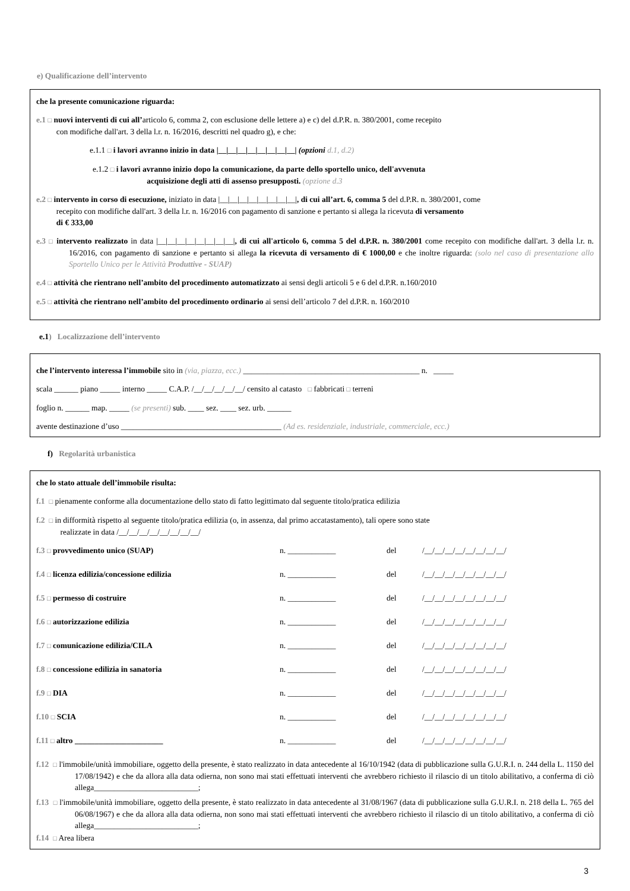e) Qualificazione dell’intervento
che la presente comunicazione riguarda:
e.1 □ nuovi interventi di cui all’articolo 6, comma 2, con esclusione delle lettere a) e c) del d.P.R. n. 380/2001, come recepito
con modifiche dall'art. 3 della l.r. n. 16/2016, descritti nel quadro g), e che:
e.1.1 □ i lavori avranno inizio in data |__|__|__|__|__|__|__|__| (opzioni d.1, d.2)
e.1.2 □ i lavori avranno inizio dopo la comunicazione, da parte dello sportello unico, dell'avvenuta
acquisizione degli atti di assenso presupposti. (opzione d.3
e.2 □ intervento in corso di esecuzione, iniziato in data |__|__|__|__|__|__|__|__|, di cui all’art. 6, comma 5 del d.P.R. n. 380/2001, come
recepito con modifiche dall'art. 3 della l.r. n. 16/2016 con pagamento di sanzione e pertanto si allega la ricevuta di versamento
di € 333,00
e.3 □ intervento realizzato in data |__|__|__|__|__|__|__|__|, di cui all'articolo 6, comma 5 del d.P.R. n. 380/2001 come recepito con modifiche dall'art. 3 della l.r. n. 16/2016, con pagamento di sanzione e pertanto si allega la ricevuta di versamento di € 1000,00 e che inoltre riguarda: (solo nel caso di presentazione allo Sportello Unico per le Attività Produttive - SUAP)
e.4 □ attività che rientrano nell’ambito del procedimento automatizzato ai sensi degli articoli 5 e 6 del d.P.R. n.160/2010
e.5 □ attività che rientrano nell’ambito del procedimento ordinario ai sensi dell’articolo 7 del d.P.R. n. 160/2010
e.1) Localizzazione dell’intervento
che l’intervento interessa l’immobile sito in (via, piazza, ecc.) ____________________________________________ n. _____
scala ______ piano _____ interno _____ C.A.P. /__/__/__/__/__/ censito al catasto □ fabbricati □ terreni
foglio n. ______ map. _____ (se presenti) sub. ____ sez. ____ sez. urb. ______
avente destinazione d’uso ________________________________________ (Ad es. residenziale, industriale, commerciale, ecc.)
f) Regolarità urbanistica
che lo stato attuale dell’immobile risulta:
f.1 □ pienamente conforme alla documentazione dello stato di fatto legittimato dal seguente titolo/pratica edilizia
f.2 □ in difformità rispetto al seguente titolo/pratica edilizia (o, in assenza, dal primo accatastamento), tali opere sono state
realizzate in data /__/__/__/__/__/__/__/__/
f.3 □ provvedimento unico (SUAP) n. ____________ del /__/__/__/__/__/__/__/__/
f.4 □ licenza edilizia/concessione edilizia n. ____________ del /__/__/__/__/__/__/__/__/
f.5 □ permesso di costruire n. ____________ del /__/__/__/__/__/__/__/__/
f.6 □ autorizzazione edilizia n. ____________ del /__/__/__/__/__/__/__/__/
f.7 □ comunicazione edilizia/CILA n. ____________ del /__/__/__/__/__/__/__/__/
f.8 □ concessione edilizia in sanatoria n. ____________ del /__/__/__/__/__/__/__/__/
f.9 □ DIA n. ____________ del /__/__/__/__/__/__/__/__/
f.10 □ SCIA n. ____________ del /__/__/__/__/__/__/__/__/
f.11 □ altro ______________________ n. ____________ del /__/__/__/__/__/__/__/__/
f.12 □ l'immobile/unità immobiliare, oggetto della presente, è stato realizzato in data antecedente al 16/10/1942 (data di pubblicazione sulla G.U.R.I. n. 244 della L. 1150 del 17/08/1942) e che da allora alla data odierna, non sono mai stati effettuati interventi che avrebbero richiesto il rilascio di un titolo abilitativo, a conferma di ciò allega__________________________;
f.13 □ l'immobile/unità immobiliare, oggetto della presente, è stato realizzato in data antecedente al 31/08/1967 (data di pubblicazione sulla G.U.R.I. n. 218 della L. 765 del 06/08/1967) e che da allora alla data odierna, non sono mai stati effettuati interventi che avrebbero richiesto il rilascio di un titolo abilitativo, a conferma di ciò allega__________________________;
f.14 □ Area libera
3